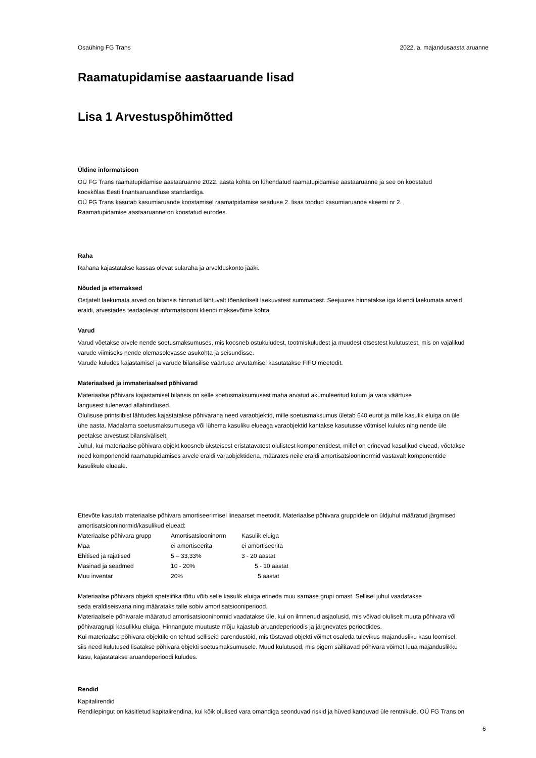Osaühing FG Trans 2022. a. majandusaasta aruanne
Raamatupidamise aastaaruande lisad
Lisa 1 Arvestuspõhimõtted
Üldine informatsioon
OÜ FG Trans raamatupidamise aastaaruanne 2022. aasta kohta on lühendatud raamatupidamise aastaaruanne ja see on koostatud
kooskõlas Eesti finantsaruandluse standardiga.
OÜ FG Trans kasutab kasumiaruande koostamisel raamatpidamise seaduse 2. lisas toodud kasumiaruande skeemi nr 2.
Raamatupidamise aastaaruanne on koostatud eurodes.
Raha
Rahana kajastatakse kassas olevat sularaha ja arvelduskonto jääki.
Nõuded ja ettemaksed
Ostjatelt laekumata arved on bilansis hinnatud lähtuvalt tõenäoliselt laekuvatest summadest. Seejuures hinnatakse iga kliendi laekumata arveid
eraldi, arvestades teadaolevat informatsiooni kliendi maksevõime kohta.
Varud
Varud võetakse arvele nende soetusmaksumuses, mis koosneb ostukuludest, tootmiskuludest ja muudest otsestest kulutustest, mis on vajalikud
varude viimiseks nende olemasolevasse asukohta ja seisundisse.
Varude kuludes kajastamisel ja varude bilansilise väärtuse arvutamisel kasutatakse FIFO meetodit.
Materiaalsed ja immateriaalsed põhivarad
Materiaalse põhivara kajastamisel bilansis on selle soetusmaksumusest maha arvatud akumuleeritud kulum ja vara väärtuse
langusest tulenevad allahindlused.
Olulisuse printsiibist lähtudes kajastatakse põhivarana need varaobjektid, mille soetusmaksumus ületab 640 eurot ja mille kasulik eluiga on üle
ühe aasta. Madalama soetusmaksumusega või lühema kasuliku elueaga varaobjektid kantakse kasutusse võtmisel kuluks ning nende üle
peetakse arvestust bilansiväliselt.
Juhul, kui materiaalse põhivara objekt koosneb üksteisest eristatavatest olulistest komponentidest, millel on erinevad kasulikud eluead, võetakse
need komponendid raamatupidamises arvele eraldi varaobjektidena, määrates neile eraldi amortisatsiooninormid vastavalt komponentide
kasulikule elueale.
Ettevõte kasutab materiaalse põhivara amortiseerimisel lineaarset meetodit. Materiaalse põhivara gruppidele on üldjuhul määratud järgmised
amortisatsiooninormid/kasulikud eluead:
| Materiaalse põhivara grupp | Amortisatsiooninorm | Kasulik eluiga |
| Maa | ei amortiseerita | ei amortiseerita |
| Ehitised ja rajatised | 5 – 33,33% | 3 - 20 aastat |
| Masinad ja seadmed | 10 - 20% | 5 - 10 aastat |
| Muu inventar | 20% | 5 aastat |
Materiaalse põhivara objekti spetsiifika tõttu võib selle kasulik eluiga erineda muu sarnase grupi omast. Sellisel juhul vaadatakse
seda eraldiseisvana ning määrataks talle sobiv amortisatsiooniperiood.
Materiaalsele põhivarale määratud amortisatsiooninormid vaadatakse üle, kui on ilmnenud asjaolusid, mis võivad oluliselt muuta põhivara või
põhivaragrupi kasulikku eluiga. Hinnangute muutuste mõju kajastub aruandeperioodis ja järgnevates perioodides.
Kui materiaalse põhivara objektile on tehtud selliseid parendustöid, mis tõstavad objekti võimet osaleda tulevikus majandusliku kasu loomisel,
siis need kulutused lisatakse põhivara objekti soetusmaksumusele. Muud kulutused, mis pigem säilitavad põhivara võimet luua majanduslikku
kasu, kajastatakse aruandeperioodi kuludes.
Rendid
Kapitalirendid
Rendilepingut on käsitletud kapitalirendina, kui kõik olulised vara omandiga seonduvad riskid ja hüved kanduvad üle rentnikule. OÜ FG Trans on
6